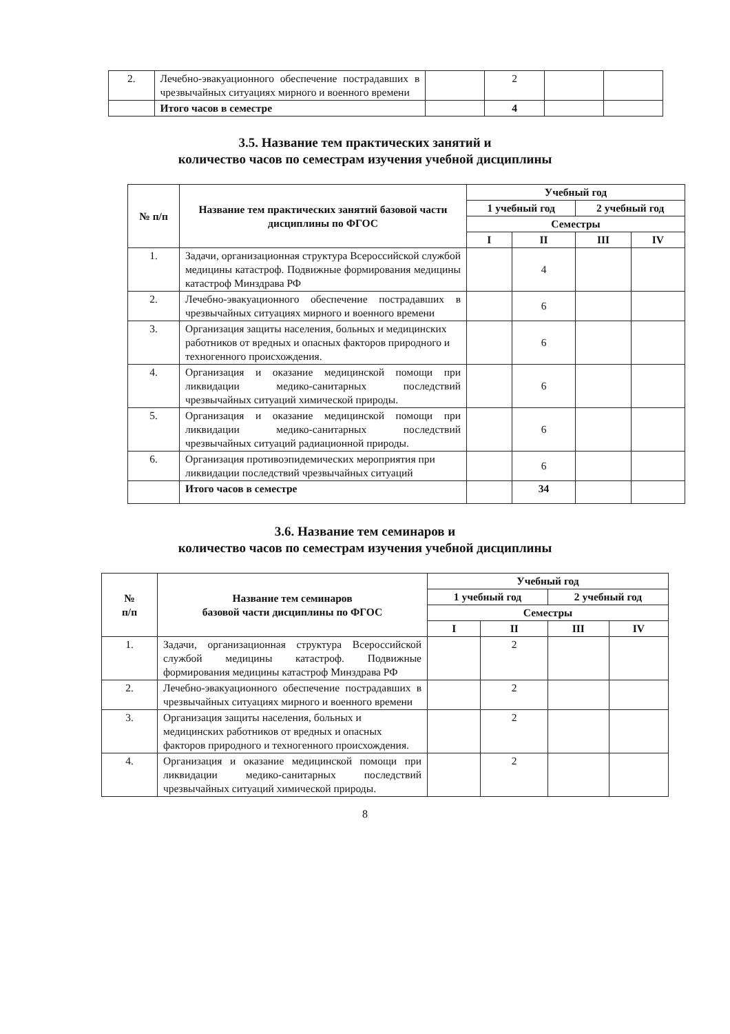| 2. | Лечебно-эвакуационного обеспечение пострадавших в чрезвычайных ситуациях мирного и военного времени | | 2 | | |
| | Итого часов в семестре | | 4 | | |
3.5. Название тем практических занятий и
количество часов по семестрам изучения учебной дисциплины
| № п/п | Название тем практических занятий базовой части дисциплины по ФГОС | Учебный год | | | |
| --- | --- | --- | --- | --- | --- |
| | | 1 учебный год | | 2 учебный год | |
| | | Семестры | | | |
| | | I | II | III | IV |
| 1. | Задачи, организационная структура Всероссийской службой медицины катастроф. Подвижные формирования медицины катастроф Минздрава РФ | | 4 | | |
| 2. | Лечебно-эвакуационного обеспечение пострадавших в чрезвычайных ситуациях мирного и военного времени | | 6 | | |
| 3. | Организация защиты населения, больных и медицинских работников от вредных и опасных факторов природного и техногенного происхождения. | | 6 | | |
| 4. | Организация и оказание медицинской помощи при ликвидации медико-санитарных последствий чрезвычайных ситуаций химической природы. | | 6 | | |
| 5. | Организация и оказание медицинской помощи при ликвидации медико-санитарных последствий чрезвычайных ситуаций радиационной природы. | | 6 | | |
| 6. | Организация противоэпидемических мероприятия при ликвидации последствий чрезвычайных ситуаций | | 6 | | |
| | Итого часов в семестре | | 34 | | |
3.6. Название тем семинаров и
количество часов по семестрам изучения учебной дисциплины
| № п/п | Название тем семинаров базовой части дисциплины по ФГОС | Учебный год | | | |
| --- | --- | --- | --- | --- | --- |
| | | 1 учебный год | | 2 учебный год | |
| | | Семестры | | | |
| | | I | II | III | IV |
| 1. | Задачи, организационная структура Всероссийской службой медицины катастроф. Подвижные формирования медицины катастроф Минздрава РФ | | 2 | | |
| 2. | Лечебно-эвакуационного обеспечение пострадавших в чрезвычайных ситуациях мирного и военного времени | | 2 | | |
| 3. | Организация защиты населения, больных и медицинских работников от вредных и опасных факторов природного и техногенного происхождения. | | 2 | | |
| 4. | Организация и оказание медицинской помощи при ликвидации медико-санитарных последствий чрезвычайных ситуаций химической природы. | | 2 | | |
8